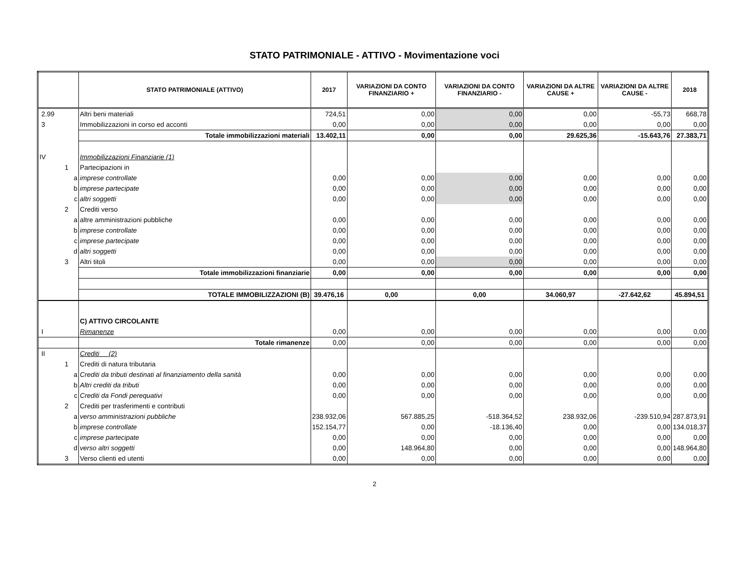STATO PATRIMONIALE - ATTIVO - Movimentazione voci
| | STATO PATRIMONIALE (ATTIVO) | 2017 | VARIAZIONI DA CONTO FINANZIARIO + | VARIAZIONI DA CONTO FINANZIARIO - | VARIAZIONI DA ALTRE CAUSE + | VARIAZIONI DA ALTRE CAUSE - | 2018 |
| --- | --- | --- | --- | --- | --- | --- | --- |
| 2.99 | Altri beni materiali | 724,51 | 0,00 | 0,00 | 0,00 | -55,73 | 668,78 |
| 3 | Immobilizzazioni in corso ed acconti | 0,00 | 0,00 | 0,00 | 0,00 | 0,00 | 0,00 |
| | Totale immobilizzazioni materiali | 13.402,11 | 0,00 | 0,00 | 29.625,36 | -15.643,76 | 27.383,71 |
| IV | Immobilizzazioni Finanziarie (1) | | | | | | |
| 1 | Partecipazioni in | | | | | | |
| a | imprese controllate | 0,00 | 0,00 | 0,00 | 0,00 | 0,00 | 0,00 |
| b | imprese partecipate | 0,00 | 0,00 | 0,00 | 0,00 | 0,00 | 0,00 |
| c | altri soggetti | 0,00 | 0,00 | 0,00 | 0,00 | 0,00 | 0,00 |
| 2 | Crediti verso | | | | | | |
| a | altre amministrazioni pubbliche | 0,00 | 0,00 | 0,00 | 0,00 | 0,00 | 0,00 |
| b | imprese controllate | 0,00 | 0,00 | 0,00 | 0,00 | 0,00 | 0,00 |
| c | imprese partecipate | 0,00 | 0,00 | 0,00 | 0,00 | 0,00 | 0,00 |
| d | altri soggetti | 0,00 | 0,00 | 0,00 | 0,00 | 0,00 | 0,00 |
| 3 | Altri titoli | 0,00 | 0,00 | 0,00 | 0,00 | 0,00 | 0,00 |
| | Totale immobilizzazioni finanziarie | 0,00 | 0,00 | 0,00 | 0,00 | 0,00 | 0,00 |
| | TOTALE IMMOBILIZZAZIONI (B) | 39.476,16 | 0,00 | 0,00 | 34.060,97 | -27.642,62 | 45.894,51 |
| | C) ATTIVO CIRCOLANTE | | | | | | |
| I | Rimanenze | 0,00 | 0,00 | 0,00 | 0,00 | 0,00 | 0,00 |
| | Totale rimanenze | 0,00 | 0,00 | 0,00 | 0,00 | 0,00 | 0,00 |
| II | Crediti (2) | | | | | | |
| 1 | Crediti di natura tributaria | | | | | | |
| a | Crediti da tributi destinati al finanziamento della sanità | 0,00 | 0,00 | 0,00 | 0,00 | 0,00 | 0,00 |
| b | Altri crediti da tributi | 0,00 | 0,00 | 0,00 | 0,00 | 0,00 | 0,00 |
| c | Crediti da Fondi perequativi | 0,00 | 0,00 | 0,00 | 0,00 | 0,00 | 0,00 |
| 2 | Crediti per trasferimenti e contributi | | | | | | |
| a | verso amministrazioni pubbliche | 238.932,06 | 567.885,25 | -518.364,52 | 238.932,06 | -239.510,94 | 287.873,91 |
| b | imprese controllate | 152.154,77 | 0,00 | -18.136,40 | 0,00 | 0,00 | 134.018,37 |
| c | imprese partecipate | 0,00 | 0,00 | 0,00 | 0,00 | 0,00 | 0,00 |
| d | verso altri soggetti | 0,00 | 148.964,80 | 0,00 | 0,00 | 0,00 | 148.964,80 |
| 3 | Verso clienti ed utenti | 0,00 | 0,00 | 0,00 | 0,00 | 0,00 | 0,00 |
2